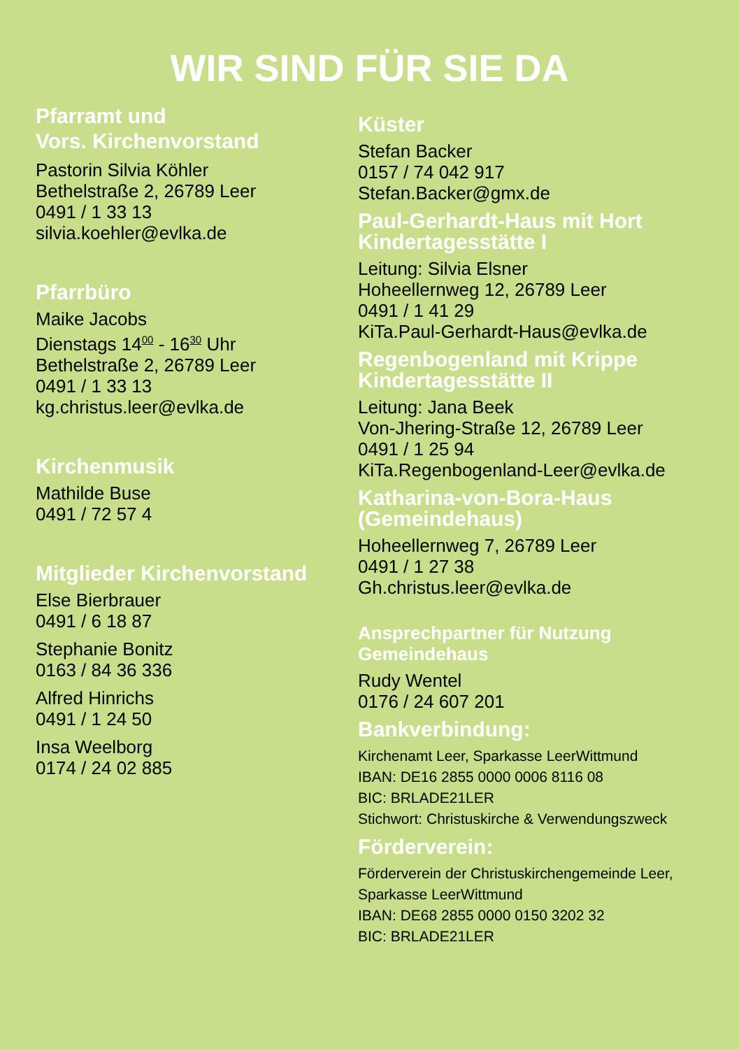WIR SIND FÜR SIE DA
Pfarramt und
Vors. Kirchenvorstand
Pastorin Silvia Köhler
Bethelstraße 2, 26789 Leer
0491 / 1 33 13
silvia.koehler@evlka.de
Pfarrbüro
Maike Jacobs
Dienstags 14<sup>00</sup> - 16<sup>30</sup> Uhr
Bethelstraße 2, 26789 Leer
0491 / 1 33 13
kg.christus.leer@evlka.de
Kirchenmusik
Mathilde Buse
0491 / 72 57 4
Mitglieder Kirchenvorstand
Else Bierbrauer
0491 / 6 18 87
Stephanie Bonitz
0163 / 84 36 336
Alfred Hinrichs
0491 / 1 24 50
Insa Weelborg
0174 / 24 02 885
Küster
Stefan Backer
0157 / 74 042 917
Stefan.Backer@gmx.de
Paul-Gerhardt-Haus mit Hort
Kindertagesstätte I
Leitung: Silvia Elsner
Hoheellernweg 12, 26789 Leer
0491 / 1 41 29
KiTa.Paul-Gerhardt-Haus@evlka.de
Regenbogenland mit Krippe
Kindertagesstätte II
Leitung: Jana Beek
Von-Jhering-Straße 12, 26789 Leer
0491 / 1 25 94
KiTa.Regenbogenland-Leer@evlka.de
Katharina-von-Bora-Haus
(Gemeindehaus)
Hoheellernweg 7, 26789 Leer
0491 / 1 27 38
Gh.christus.leer@evlka.de
Ansprechpartner für Nutzung
Gemeindehaus
Rudy Wentel
0176 / 24 607 201
Bankverbindung:
Kirchenamt Leer, Sparkasse LeerWittmund
IBAN: DE16 2855 0000 0006 8116 08
BIC: BRLADE21LER
Stichwort: Christuskirche & Verwendungszweck
Förderverein:
Förderverein der Christuskirchengemeinde Leer,
Sparkasse LeerWittmund
IBAN: DE68 2855 0000 0150 3202 32
BIC: BRLADE21LER